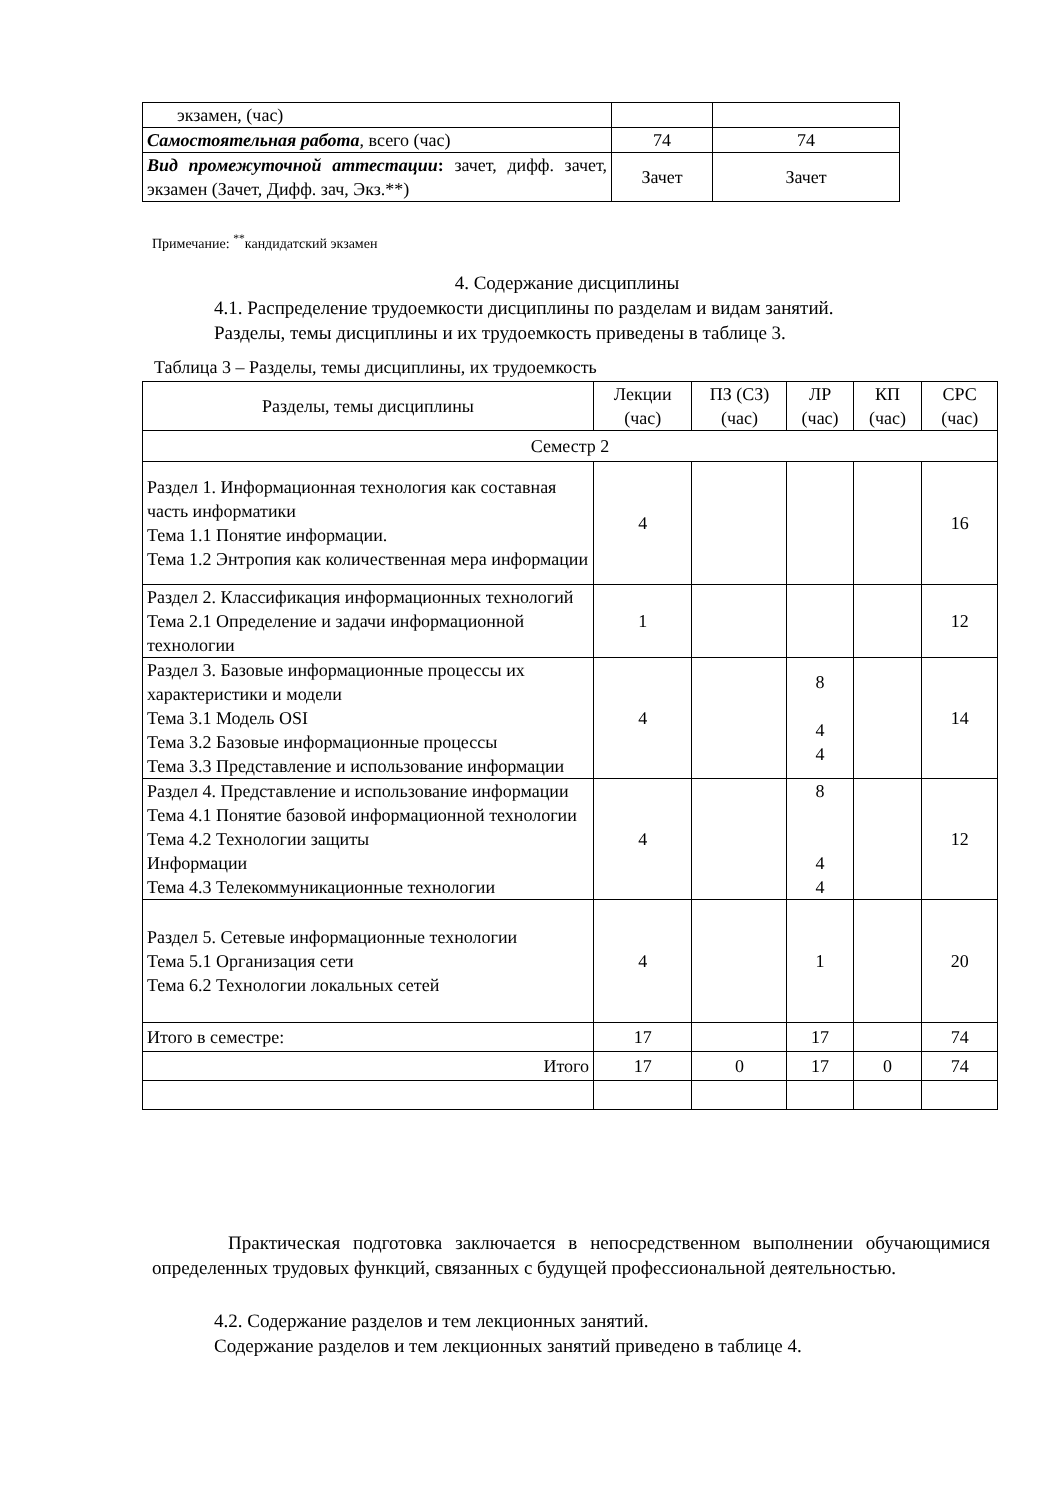| экзамен, (час) | | |
| Самостоятельная работа , всего (час) | 74 | 74 |
| Вид промежуточной аттестации : зачет, дифф. зачет, экзамен (Зачет, Дифф. зач, Экз.**) | Зачет | Зачет |
Примечание: <sup>**</sup>кандидатский экзамен
4. Содержание дисциплины
4.1. Распределение трудоемкости дисциплины по разделам и видам занятий.
Разделы, темы дисциплины и их трудоемкость приведены в таблице 3.
Таблица 3 – Разделы, темы дисциплины, их трудоемкость
| Разделы, темы дисциплины | Лекции (час) | ПЗ (СЗ) (час) | ЛР (час) | КП (час) | СРС (час) |
| --- | --- | --- | --- | --- | --- |
| Семестр 2 | | | | | |
| Раздел 1. Информационная технология как составная часть информатики Тема 1.1 Понятие информации. Тема 1.2 Энтропия как количественная мера информации | 4 | | | | 16 |
| Раздел 2. Классификация информационных технологий Тема 2.1 Определение и задачи информационной технологии | 1 | | | | 12 |
| Раздел 3. Базовые информационные процессы их характеристики и модели Тема 3.1 Модель OSI Тема 3.2 Базовые информационные процессы Тема 3.3 Представление и использование информации | 4 | | 8 4 4 | | 14 |
| Раздел 4. Представление и использование информации Тема 4.1 Понятие базовой информационной технологии Тема 4.2 Технологии защиты Информации Тема 4.3 Телекоммуникационные технологии | 4 | | 8 4 4 | | 12 |
| Раздел 5. Сетевые информационные технологии Тема 5.1 Организация сети Тема 6.2 Технологии локальных сетей | 4 | | 1 | | 20 |
| Итого в семестре: | 17 | | 17 | | 74 |
| Итого | 17 | 0 | 17 | 0 | 74 |
Практическая подготовка заключается в непосредственном выполнении обучающимися определенных трудовых функций, связанных с будущей профессиональной деятельностью.
4.2. Содержание разделов и тем лекционных занятий.
Содержание разделов и тем лекционных занятий приведено в таблице 4.